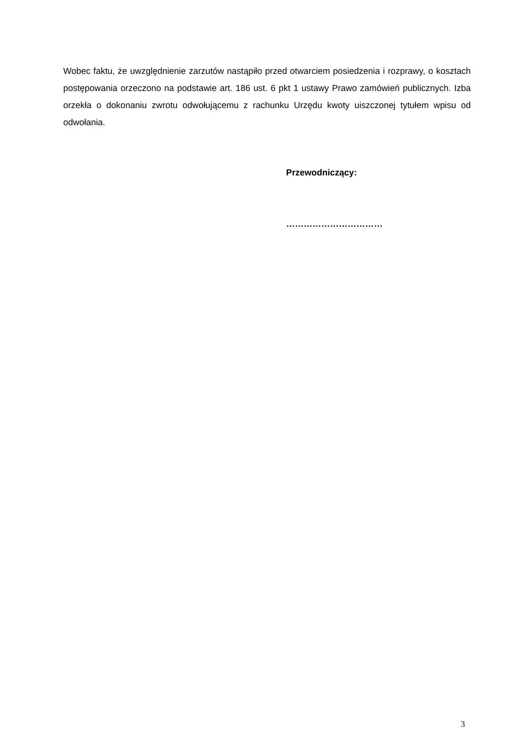Wobec faktu, że uwzględnienie zarzutów nastąpiło przed otwarciem posiedzenia i rozprawy, o kosztach postępowania orzeczono na podstawie art. 186 ust. 6 pkt 1 ustawy Prawo zamówień publicznych. Izba orzekła o dokonaniu zwrotu odwołującemu z rachunku Urzędu kwoty uiszczonej tytułem wpisu od odwołania.
Przewodniczący:
……………………………
3